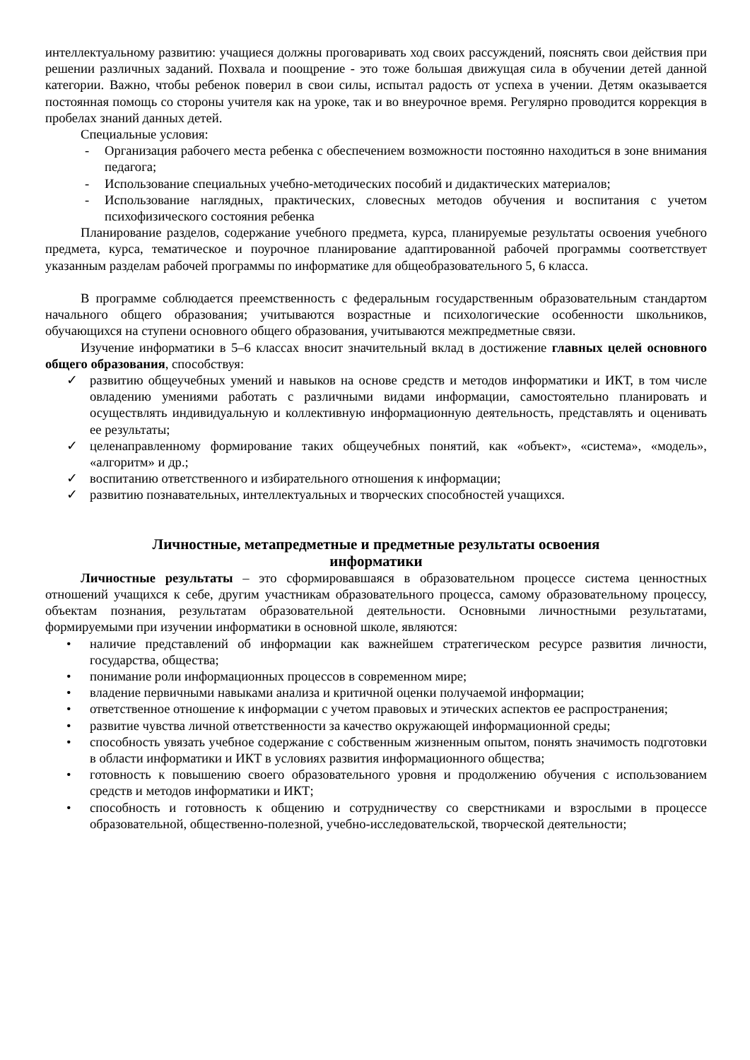интеллектуальному развитию: учащиеся должны проговаривать ход своих рассуждений, пояснять свои действия при решении различных заданий. Похвала и поощрение - это тоже большая движущая сила в обучении детей данной категории. Важно, чтобы ребенок поверил в свои силы, испытал радость от успеха в учении. Детям оказывается постоянная помощь со стороны учителя как на уроке, так и во внеурочное время. Регулярно проводится коррекция в пробелах знаний данных детей.
Специальные условия:
- Организация рабочего места ребенка с обеспечением возможности постоянно находиться в зоне внимания педагога;
- Использование специальных учебно-методических пособий и дидактических материалов;
- Использование наглядных, практических, словесных методов обучения и воспитания с учетом психофизического состояния ребенка
Планирование разделов, содержание учебного предмета, курса, планируемые результаты освоения учебного предмета, курса, тематическое и поурочное планирование адаптированной рабочей программы соответствует указанным разделам рабочей программы по информатике для общеобразовательного 5, 6 класса.
В программе соблюдается преемственность с федеральным государственным образовательным стандартом начального общего образования; учитываются возрастные и психологические особенности школьников, обучающихся на ступени основного общего образования, учитываются межпредметные связи.
Изучение информатики в 5–6 классах вносит значительный вклад в достижение главных целей основного общего образования, способствуя:
✓ развитию общеучебных умений и навыков на основе средств и методов информатики и ИКТ, в том числе овладению умениями работать с различными видами информации, самостоятельно планировать и осуществлять индивидуальную и коллективную информационную деятельность, представлять и оценивать ее результаты;
✓ целенаправленному формирование таких общеучебных понятий, как «объект», «система», «модель», «алгоритм» и др.;
✓ воспитанию ответственного и избирательного отношения к информации;
✓ развитию познавательных, интеллектуальных и творческих способностей учащихся.
Личностные, метапредметные и предметные результаты освоения
информатики
Личностные результаты – это сформировавшаяся в образовательном процессе система ценностных отношений учащихся к себе, другим участникам образовательного процесса, самому образовательному процессу, объектам познания, результатам образовательной деятельности. Основными личностными результатами, формируемыми при изучении информатики в основной школе, являются:
• наличие представлений об информации как важнейшем стратегическом ресурсе развития личности, государства, общества;
• понимание роли информационных процессов в современном мире;
• владение первичными навыками анализа и критичной оценки получаемой информации;
• ответственное отношение к информации с учетом правовых и этических аспектов ее распространения;
• развитие чувства личной ответственности за качество окружающей информационной среды;
• способность увязать учебное содержание с собственным жизненным опытом, понять значимость подготовки в области информатики и ИКТ в условиях развития информационного общества;
• готовность к повышению своего образовательного уровня и продолжению обучения с использованием средств и методов информатики и ИКТ;
• способность и готовность к общению и сотрудничеству со сверстниками и взрослыми в процессе образовательной, общественно-полезной, учебно-исследовательской, творческой деятельности;